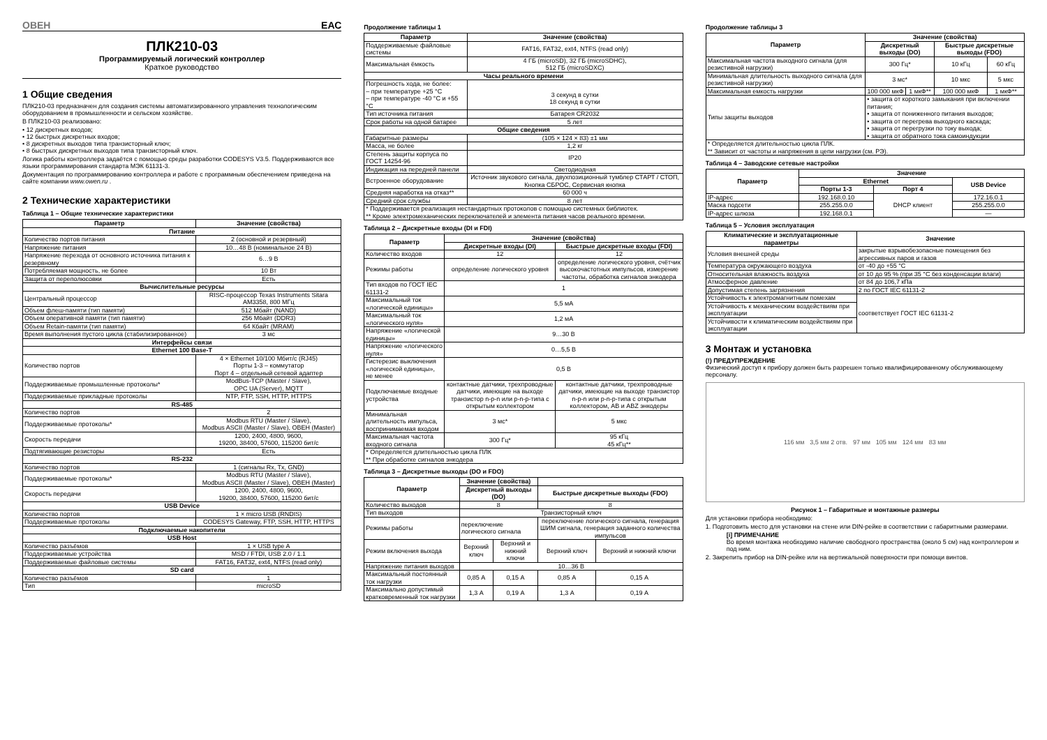ОВЕН ЕАС
ПЛК210-03
Программируемый логический контроллер
Краткое руководство
1 Общие сведения
ПЛК210-03 предназначен для создания системы автоматизированного управления технологическим оборудованием в промышленности и сельском хозяйстве.
В ПЛК210-03 реализовано:
• 12 дискретных входов;
• 12 быстрых дискретных входов;
• 8 дискретных выходов типа транзисторный ключ;
• 8 быстрых дискретных выходов типа транзисторный ключ.
Логика работы контроллера задаётся с помощью среды разработки CODESYS V3.5. Поддерживаются все языки программирования стандарта МЭК 61131-3.
Документация по программированию контроллера и работе с программным обеспечением приведена на сайте компании www.owen.ru .
2 Технические характеристики
Таблица 1 – Общие технические характеристики
| Параметр | Значение (свойства) |
| --- | --- |
| Питание | |
| Количество портов питания | 2 (основной и резервный) |
| Напряжение питания | 10…48 В (номинальное 24 В) |
| Напряжение перехода от основного источника питания к резервному | 6…9 В |
| Потребляемая мощность, не более | 10 Вт |
| Защита от переполюсовки | Есть |
| Вычислительные ресурсы | |
| Центральный процессор | RISC-процессор Texas Instruments Sitara AM3358, 800 МГц |
| Объем флеш-памяти (тип памяти) | 512 Мбайт (NAND) |
| Объем оперативной памяти (тип памяти) | 256 Мбайт (DDR3) |
| Объем Retain-памяти (тип памяти) | 64 Кбайт (MRAM) |
| Время выполнения пустого цикла (стабилизированное) | 3 мс |
| Интерфейсы связи | |
| Ethernet 100 Base-T | |
| Количество портов | 4 × Ethernet 10/100 Мбит/с (RJ45) Порты 1-3 – коммутатор Порт 4 – отдельный сетевой адаптер |
| Поддерживаемые промышленные протоколы* | ModBus-TCP (Master / Slave), OPC UA (Server), MQTT |
| Поддерживаемые прикладные протоколы | NTP, FTP, SSH, HTTP, HTTPS |
| RS-485 | |
| Количество портов | 2 |
| Поддерживаемые протоколы* | Modbus RTU (Master / Slave), Modbus ASCII (Master / Slave), ОВЕН (Master) |
| Скорость передачи | 1200, 2400, 4800, 9600, 19200, 38400, 57600, 115200 бит/с |
| Подтягивающие резисторы | Есть |
| RS-232 | |
| Количество портов | 1 (сигналы Rx, Tx, GND) |
| Поддерживаемые протоколы* | Modbus RTU (Master / Slave), Modbus ASCII (Master / Slave), ОВЕН (Master) |
| Скорость передачи | 1200, 2400, 4800, 9600, 19200, 38400, 57600, 115200 бит/с |
| USB Device | |
| Количество портов | 1 × micro USB (RNDIS) |
| Поддерживаемые протоколы | CODESYS Gateway, FTP, SSH, HTTP, HTTPS |
| Подключаемые накопители | |
| USB Host | |
| Количество разъёмов | 1 × USB type A |
| Поддерживаемые устройства | MSD / FTDI, USB 2.0 / 1.1 |
| Поддерживаемые файловые системы | FAT16, FAT32, ext4, NTFS (read only) |
| SD card | |
| Количество разъёмов | 1 |
| Тип | microSD |
Продолжение таблицы 1
| Параметр | Значение (свойства) |
| --- | --- |
| Поддерживаемые файловые системы | FAT16, FAT32, ext4, NTFS (read only) |
| Максимальная ёмкость | 4 ГБ (microSD), 32 ГБ (microSDHC), 512 ГБ (microSDXC) |
| Часы реального времени | |
| Погрешность хода, не более: – при температуре +25 °C – при температуре -40 °C и +55 °C | 3 секунд в сутки 18 секунд в сутки |
| Тип источника питания | Батарея CR2032 |
| Срок работы на одной батарее | 5 лет |
| Общие сведения | |
| Габаритные размеры | (105 × 124 × 83) ±1 мм |
| Масса, не более | 1,2 кг |
| Степень защиты корпуса по ГОСТ 14254-96 | IP20 |
| Индикация на передней панели | Светодиодная |
| Встроенное оборудование | Источник звукового сигнала, двухпозиционный тумблер СТАРТ / СТОП, Кнопка СБРОС, Сервисная кнопка |
| Средняя наработка на отказ** | 60 000 ч |
| Средний срок службы | 8 лет |
| * Поддерживается реализация нестандартных протоколов с помощью системных библиотек. ** Кроме электромеханических переключателей и элемента питания часов реального времени. | |
Таблица 2 – Дискретные входы (DI и FDI)
| Параметр | Значение (свойства) | |
| --- | --- | --- |
| | Дискретные входы (DI) | Быстрые дискретные входы (FDI) |
| Количество входов | 12 | 12 |
| Режимы работы | определение логического уровня | определение логического уровня, счётчик высокочастотных импульсов, измерение частоты, обработка сигналов энкодера |
| Тип входов по ГОСТ IEC 61131-2 | 1 | |
| Максимальный ток «логической единицы» | 5,5 мА | |
| Максимальный ток «логического нуля» | 1,2 мА | |
| Напряжение «логической единицы» | 9…30 В | |
| Напряжение «логического нуля» | 0…5,5 В | |
| Гистерезис выключения «логической единицы», не менее | 0,5 В | |
| Подключаемые входные устройства | контактные датчики, трехпроводные датчики, имеющие на выходе транзистор n-p-n или p-n-p-типа с открытым коллектором | контактные датчики, трехпроводные датчики, имеющие на выходе транзистор n-p-n или p-n-p-типа с открытым коллектором, AB и ABZ энкодеры |
| Минимальная длительность импульса, воспринимаемая входом | 3 мс* | 5 мкс |
| Максимальная частота входного сигнала | 300 Гц* | 95 кГц 45 кГц** |
| * Определяется длительностью цикла ПЛК ** При обработке сигналов энкодера | | |
Таблица 3 – Дискретные выходы (DO и FDO)
| Параметр | Значение (свойства) | | | |
| --- | --- | --- | --- | --- |
| | Дискретный выходы (DO) | | Быстрые дискретные выходы (FDO) | |
| Количество выходов | 8 | | 8 | |
| Тип выходов | Транзисторный ключ | | | |
| Режимы работы | переключение логического сигнала | | переключение логического сигнала, генерация ШИМ сигнала, генерация заданного количества импульсов | |
| Режим включения выхода | Верхний ключ | Верхний и нижний ключи | Верхний ключ | Верхний и нижний ключи |
| Напряжение питания выходов | 10…36 В | | | |
| Максимальный постоянный ток нагрузки | 0,85 А | 0,15 А | 0,85 А | 0,15 А |
| Максимально допустимый кратковременный ток нагрузки | 1,3 А | 0,19 А | 1,3 А | 0,19 А |
Продолжение таблицы 3
| Параметр | Значение (свойства) | | | |
| --- | --- | --- | --- | --- |
| | Дискретный выходы (DO) | | Быстрые дискретные выходы (FDO) | |
| Максимальная частота выходного сигнала (для резистивной нагрузки) | 300 Гц* | | 10 кГц | 60 кГц |
| Минимальная длительность выходного сигнала (для резистивной нагрузки) | 3 мс* | | 10 мкс | 5 мкс |
| Максимальная емкость нагрузки | 100 000 мкФ | 1 мкФ** | 100 000 мкФ | 1 мкФ** |
| Типы защиты выходов | • защита от короткого замыкания при включении питания; • защита от пониженного питания выходов; • защита от перегрева выходного каскада; • защита от перегрузки по току выхода; • защита от обратного тока самоиндукции | | | |
| * Определяется длительностью цикла ПЛК. ** Зависит от частоты и напряжения в цепи нагрузки (см. РЭ). | | | | |
Таблица 4 – Заводские сетевые настройки
| Параметр | Значение | | |
| --- | --- | --- | --- |
| | Ethernet | | USB Device |
| | Порты 1-3 | Порт 4 | |
| IP-адрес | 192.168.0.10 | DHCP клиент | 172.16.0.1 |
| Маска подсети | 255.255.0.0 | | 255.255.0.0 |
| IP-адрес шлюза | 192.168.0.1 | | — |
Таблица 5 – Условия эксплуатация
| Климатические и эксплуатационные параметры | Значение |
| --- | --- |
| Условия внешней среды | закрытые взрывобезопасные помещения без агрессивных паров и газов |
| Температура окружающего воздуха | от -40 до +55 °C |
| Относительная влажность воздуха | от 10 до 95 % (при 35 °C без конденсации влаги) |
| Атмосферное давление | от 84 до 106,7 кПа |
| Допустимая степень загрязнения | 2 по ГОСТ IEC 61131-2 |
| Устойчивость к электромагнитным помехам | соответствует ГОСТ IEC 61131-2 |
| Устойчивость к механическим воздействиям при эксплуатации | |
| Устойчивости к климатическим воздействиям при эксплуатации | |
3 Монтаж и установка
(!) ПРЕДУПРЕЖДЕНИЕ
Физический доступ к прибору должен быть разрешен только квалифицированному обслуживающему персоналу.
116 мм 3,5 мм 2 отв. 97 мм 105 мм 124 мм 83 мм
Рисунок 1 – Габаритные и монтажные размеры
Для установки прибора необходимо:
1. Подготовить место для установки на стене или DIN-рейке в соответствии с габаритными размерами.
[i] ПРИМЕЧАНИЕ
Во время монтажа необходимо наличие свободного пространства (около 5 см) над контроллером и под ним.
2. Закрепить прибор на DIN-рейке или на вертикальной поверхности при помощи винтов.